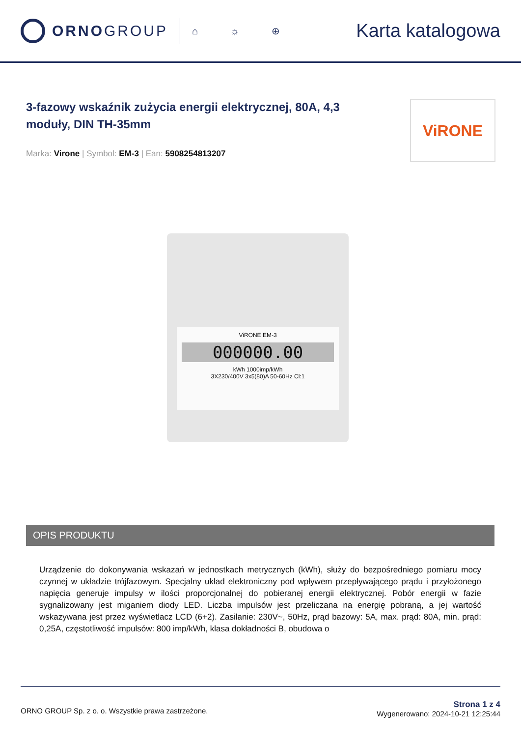ORNOGROUP
⌂ ☼ ⊕
Karta katalogowa
3-fazowy wskaźnik zużycia energii elektrycznej, 80A, 4,3 moduły, DIN TH-35mm
Marka: Virone | Symbol: EM-3 | Ean: 5908254813207
ViRONE
ViRONE EM-3
000000.00
kWh 1000imp/kWh
3X230/400V 3x5(80)A 50-60Hz Cl:1
OPIS PRODUKTU
Urządzenie do dokonywania wskazań w jednostkach metrycznych (kWh), służy do bezpośredniego pomiaru mocy czynnej w układzie trójfazowym. Specjalny układ elektroniczny pod wpływem przepływającego prądu i przyłożonego napięcia generuje impulsy w ilości proporcjonalnej do pobieranej energii elektrycznej. Pobór energii w fazie sygnalizowany jest miganiem diody LED. Liczba impulsów jest przeliczana na energię pobraną, a jej wartość wskazywana jest przez wyświetlacz LCD (6+2). Zasilanie: 230V~, 50Hz, prąd bazowy: 5A, max. prąd: 80A, min. prąd: 0,25A, częstotliwość impulsów: 800 imp/kWh, klasa dokładności B, obudowa o
ORNO GROUP Sp. z o. o. Wszystkie prawa zastrzeżone.
Strona 1 z 4
Wygenerowano: 2024-10-21 12:25:44